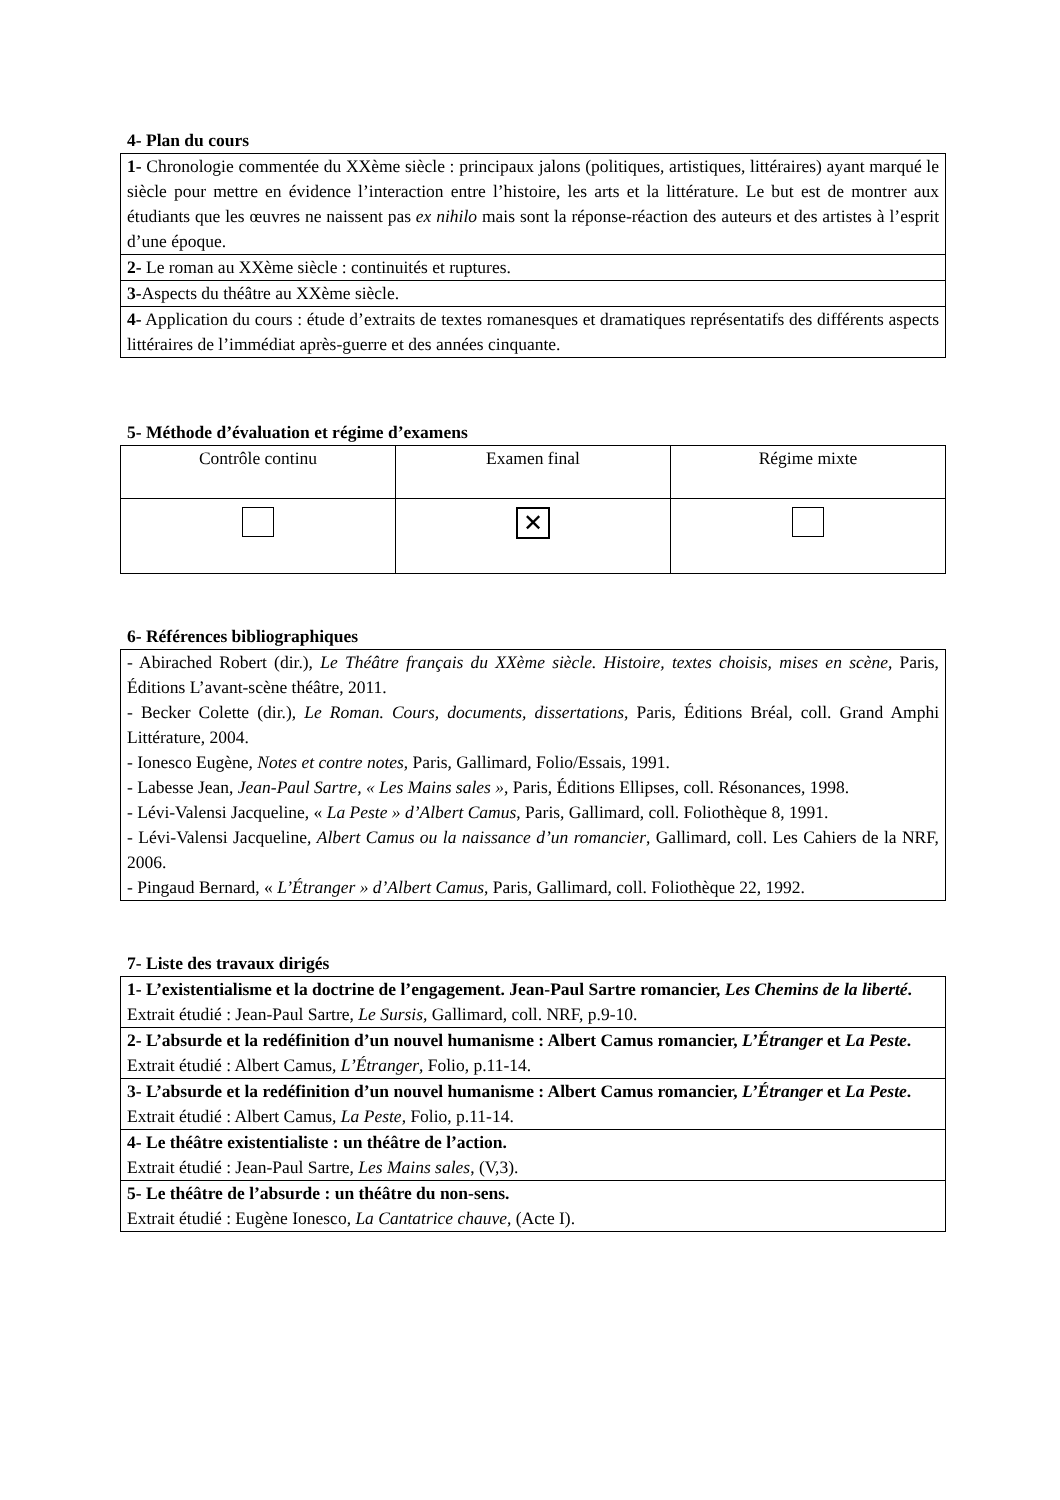4- Plan du cours
| 1- Chronologie commentée du XXème siècle : principaux jalons (politiques, artistiques, littéraires) ayant marqué le siècle pour mettre en évidence l’interaction entre l’histoire, les arts et la littérature. Le but est de montrer aux étudiants que les œuvres ne naissent pas ex nihilo mais sont la réponse-réaction des auteurs et des artistes à l’esprit d’une époque. |
| 2- Le roman au XXème siècle : continuités et ruptures. |
| 3- Aspects du théâtre au XXème siècle. |
| 4- Application du cours : étude d’extraits de textes romanesques et dramatiques représentatifs des différents aspects littéraires de l’immédiat après-guerre et des années cinquante. |
5- Méthode d’évaluation et régime d’examens
| Contrôle continu | Examen final | Régime mixte |
| | ✕ | |
6- Références bibliographiques
| - Abirached Robert (dir.), Le Théâtre français du XXème siècle. Histoire, textes choisis, mises en scène , Paris, Éditions L’avant-scène théâtre, 2011. - Becker Colette (dir.), Le Roman. Cours, documents, dissertations , Paris, Éditions Bréal, coll. Grand Amphi Littérature, 2004. - Ionesco Eugène, Notes et contre notes , Paris, Gallimard, Folio/Essais, 1991. - Labesse Jean, Jean-Paul Sartre, « Les Mains sales » , Paris, Éditions Ellipses, coll. Résonances, 1998. - Lévi-Valensi Jacqueline, « La Peste » d’Albert Camus , Paris, Gallimard, coll. Foliothèque 8, 1991. - Lévi-Valensi Jacqueline, Albert Camus ou la naissance d’un romancier , Gallimard, coll. Les Cahiers de la NRF, 2006. - Pingaud Bernard, « L’Étranger » d’Albert Camus , Paris, Gallimard, coll. Foliothèque 22, 1992. |
7- Liste des travaux dirigés
| 1- L’existentialisme et la doctrine de l’engagement. Jean-Paul Sartre romancier, Les Chemins de la liberté . Extrait étudié : Jean-Paul Sartre, Le Sursis, Gallimard, coll. NRF, p.9-10. |
| 2- L’absurde et la redéfinition d’un nouvel humanisme : Albert Camus romancier, L’Étranger et La Peste . Extrait étudié : Albert Camus, L’Étranger , Folio, p.11-14. |
| 3- L’absurde et la redéfinition d’un nouvel humanisme : Albert Camus romancier, L’Étranger et La Peste . Extrait étudié : Albert Camus, La Peste , Folio, p.11-14. |
| 4- Le théâtre existentialiste : un théâtre de l’action. Extrait étudié : Jean-Paul Sartre, Les Mains sales , (V,3). |
| 5- Le théâtre de l’absurde : un théâtre du non-sens. Extrait étudié : Eugène Ionesco, La Cantatrice chauve , (Acte I). |